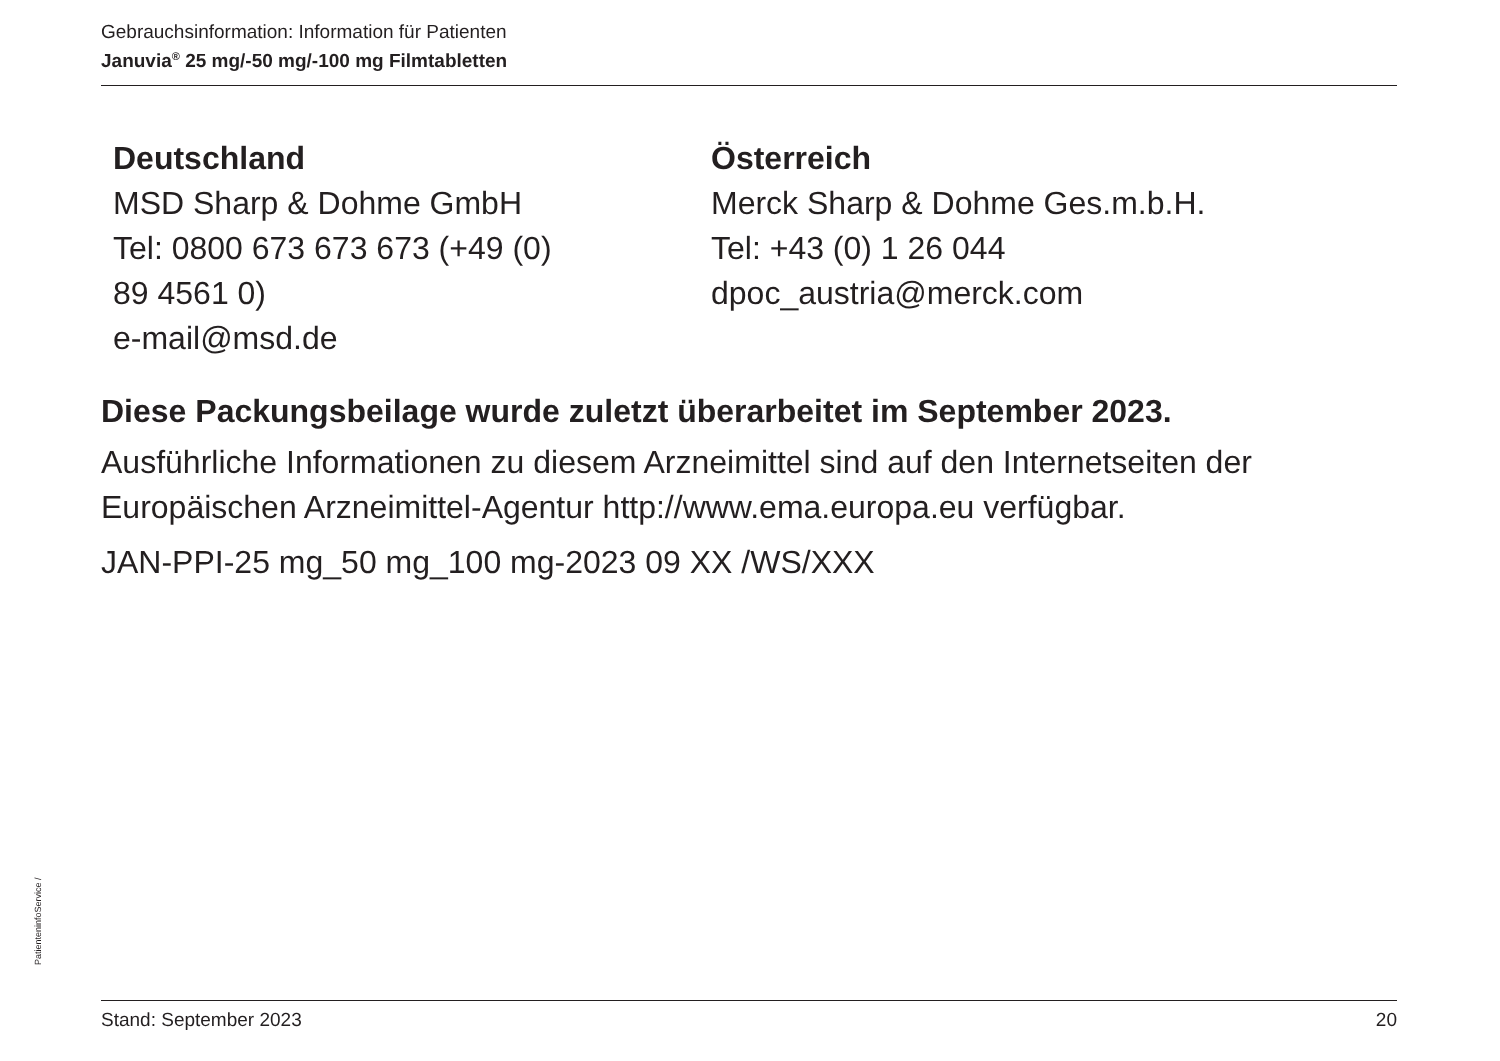Gebrauchsinformation: Information für Patienten
Januvia<sup>®</sup> 25 mg/-50 mg/-100 mg Filmtabletten
Deutschland
MSD Sharp & Dohme GmbH
Tel: 0800 673 673 673 (+49 (0)
89 4561 0)
e-mail@msd.de
Österreich
Merck Sharp & Dohme Ges.m.b.H.
Tel: +43 (0) 1 26 044
dpoc_austria@merck.com
Diese Packungsbeilage wurde zuletzt überarbeitet im September 2023.
Ausführliche Informationen zu diesem Arzneimittel sind auf den Internetseiten der Europäischen Arzneimittel-Agentur http://www.ema.europa.eu verfügbar.
JAN-PPI-25 mg_50 mg_100 mg-2023 09 XX /WS/XXX
PatienteninfoService /
Stand: September 2023 20